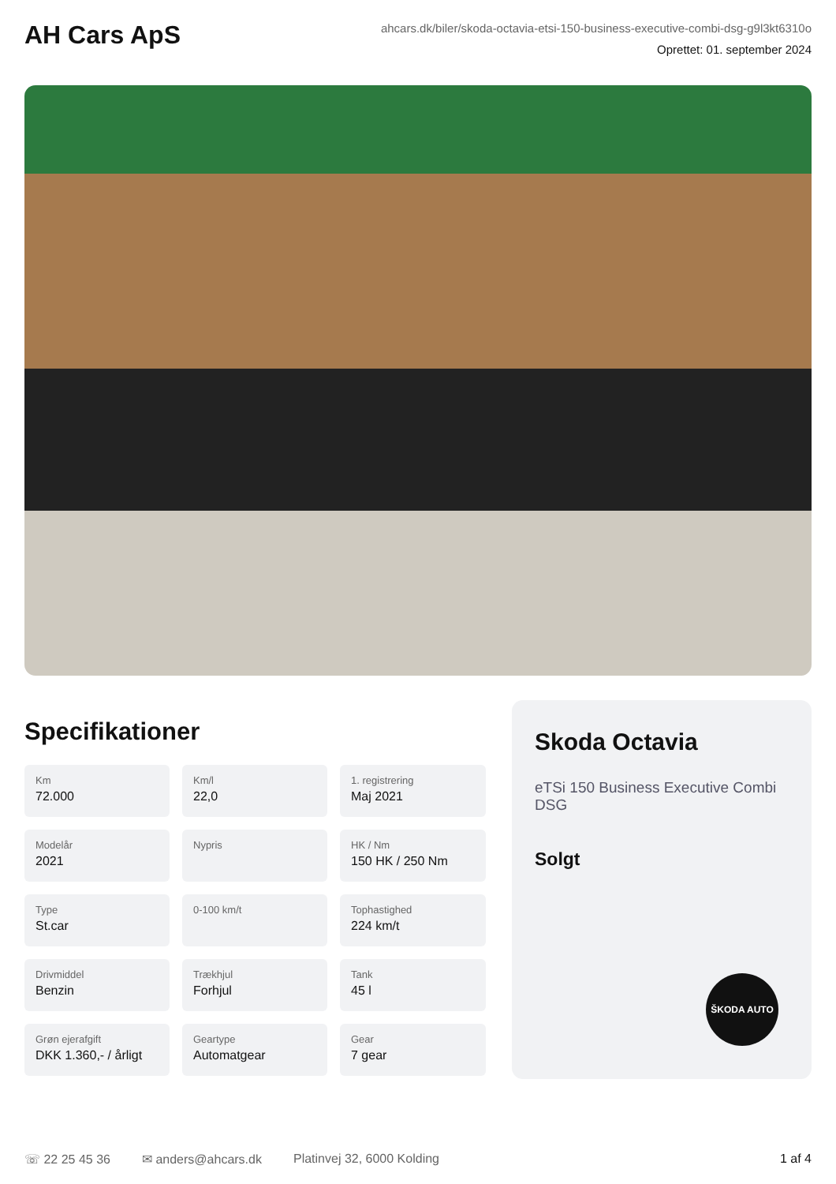AH Cars ApS
ahcars.dk/biler/skoda-octavia-etsi-150-business-executive-combi-dsg-g9l3kt6310o
Oprettet: 01. september 2024
Specifikationer
Km
72.000
Km/l
22,0
1. registrering
Maj 2021
Modelår
2021
Nypris
HK / Nm
150 HK / 250 Nm
Type
St.car
0-100 km/t
Tophastighed
224 km/t
Drivmiddel
Benzin
Trækhjul
Forhjul
Tank
45 l
Grøn ejerafgift
DKK 1.360,- / årligt
Geartype
Automatgear
Gear
7 gear
Skoda Octavia
eTSi 150 Business Executive Combi DSG
Solgt
ŠKODA AUTO
☏ 22 25 45 36 ✉ anders@ahcars.dk Platinvej 32, 6000 Kolding 1 af 4